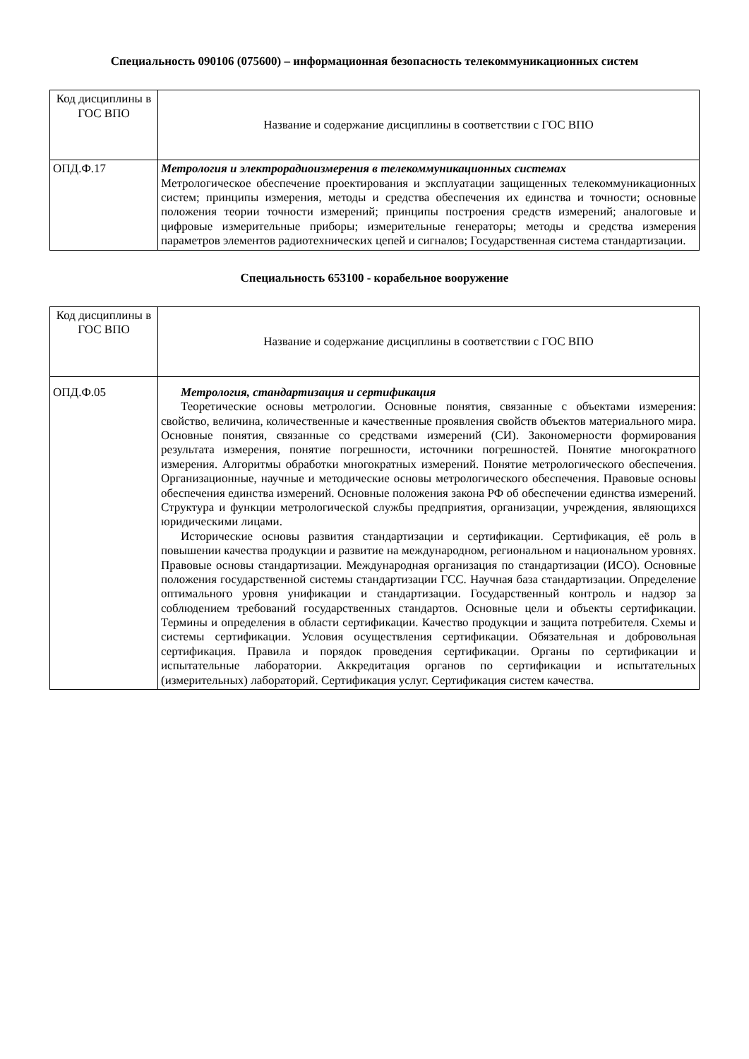Специальность 090106 (075600) – информационная безопасность телекоммуникационных систем
| Код дисциплины в ГОС ВПО | Название и содержание дисциплины в соответствии с ГОС ВПО |
| --- | --- |
| ОПД.Ф.17 | Метрология и электрорадиоизмерения в телекоммуникационных системах Метрологическое обеспечение проектирования и эксплуатации защищенных телекоммуникационных систем; принципы измерения, методы и средства обеспечения их единства и точности; основные положения теории точности измерений; принципы построения средств измерений; аналоговые и цифровые измерительные приборы; измерительные генераторы; методы и средства измерения параметров элементов радиотехнических цепей и сигналов; Государственная система стандартизации. |
Специальность 653100 - корабельное вооружение
| Код дисциплины в ГОС ВПО | Название и содержание дисциплины в соответствии с ГОС ВПО |
| --- | --- |
| ОПД.Ф.05 | Метрология, стандартизация и сертификация Теоретические основы метрологии. Основные понятия, связанные с объектами измерения: свойство, величина, количественные и качественные проявления свойств объектов материального мира. Основные понятия, связанные со средствами измерений (СИ). Закономерности формирования результата измерения, понятие погрешности, источники погрешностей. Понятие многократного измерения. Алгоритмы обработки многократных измерений. Понятие метрологического обеспечения. Организационные, научные и методические основы метрологического обеспечения. Правовые основы обеспечения единства измерений. Основные положения закона РФ об обеспечении единства измерений. Структура и функции метрологической службы предприятия, организации, учреждения, являющихся юридическими лицами. Исторические основы развития стандартизации и сертификации. Сертификация, её роль в повышении качества продукции и развитие на международном, региональном и национальном уровнях. Правовые основы стандартизации. Международная организация по стандартизации (ИСО). Основные положения государственной системы стандартизации ГСС. Научная база стандартизации. Определение оптимального уровня унификации и стандартизации. Государственный контроль и надзор за соблюдением требований государственных стандартов. Основные цели и объекты сертификации. Термины и определения в области сертификации. Качество продукции и защита потребителя. Схемы и системы сертификации. Условия осуществления сертификации. Обязательная и добровольная сертификация. Правила и порядок проведения сертификации. Органы по сертификации и испытательные лаборатории. Аккредитация органов по сертификации и испытательных (измерительных) лабораторий. Сертификация услуг. Сертификация систем качества. |